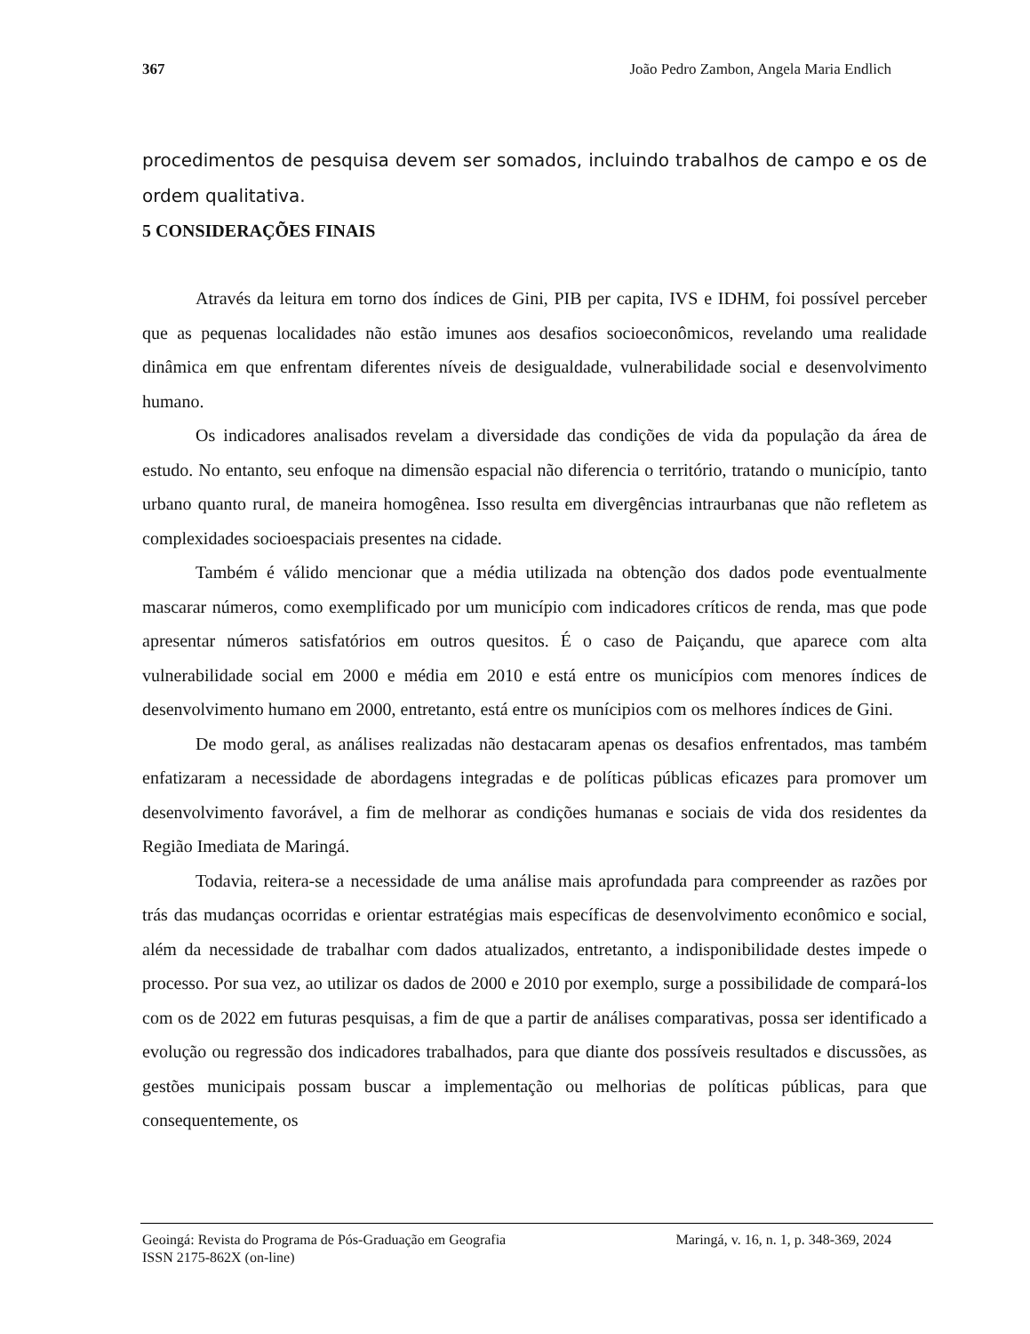367 João Pedro Zambon, Angela Maria Endlich
procedimentos de pesquisa devem ser somados, incluindo trabalhos de campo e os de ordem qualitativa.
5 CONSIDERAÇÕES FINAIS
Através da leitura em torno dos índices de Gini, PIB per capita, IVS e IDHM, foi possível perceber que as pequenas localidades não estão imunes aos desafios socioeconômicos, revelando uma realidade dinâmica em que enfrentam diferentes níveis de desigualdade, vulnerabilidade social e desenvolvimento humano.
Os indicadores analisados revelam a diversidade das condições de vida da população da área de estudo. No entanto, seu enfoque na dimensão espacial não diferencia o território, tratando o município, tanto urbano quanto rural, de maneira homogênea. Isso resulta em divergências intraurbanas que não refletem as complexidades socioespaciais presentes na cidade.
Também é válido mencionar que a média utilizada na obtenção dos dados pode eventualmente mascarar números, como exemplificado por um município com indicadores críticos de renda, mas que pode apresentar números satisfatórios em outros quesitos. É o caso de Paiçandu, que aparece com alta vulnerabilidade social em 2000 e média em 2010 e está entre os municípios com menores índices de desenvolvimento humano em 2000, entretanto, está entre os munícipios com os melhores índices de Gini.
De modo geral, as análises realizadas não destacaram apenas os desafios enfrentados, mas também enfatizaram a necessidade de abordagens integradas e de políticas públicas eficazes para promover um desenvolvimento favorável, a fim de melhorar as condições humanas e sociais de vida dos residentes da Região Imediata de Maringá.
Todavia, reitera-se a necessidade de uma análise mais aprofundada para compreender as razões por trás das mudanças ocorridas e orientar estratégias mais específicas de desenvolvimento econômico e social, além da necessidade de trabalhar com dados atualizados, entretanto, a indisponibilidade destes impede o processo. Por sua vez, ao utilizar os dados de 2000 e 2010 por exemplo, surge a possibilidade de compará-los com os de 2022 em futuras pesquisas, a fim de que a partir de análises comparativas, possa ser identificado a evolução ou regressão dos indicadores trabalhados, para que diante dos possíveis resultados e discussões, as gestões municipais possam buscar a implementação ou melhorias de políticas públicas, para que consequentemente, os
Geoingá: Revista do Programa de Pós-Graduação em Geografia Maringá, v. 16, n. 1, p. 348-369, 2024
ISSN 2175-862X (on-line)